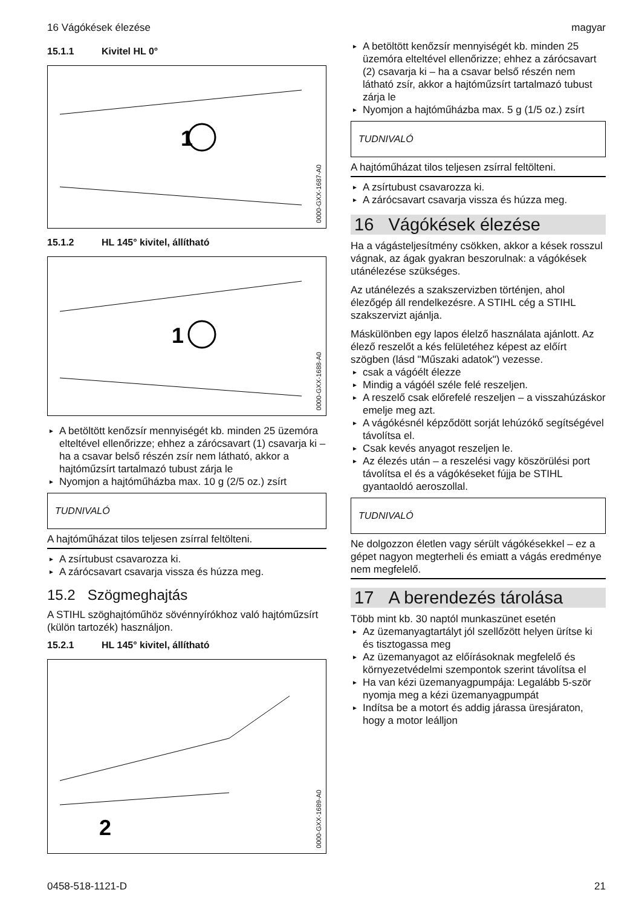16 Vágókések élezése magyar
15.1.1 Kivitel HL 0°
1
0000-GXX-1687-A0
15.1.2 HL 145° kivitel, állítható
1
0000-GXX-1688-A0
A betöltött kenőzsír mennyiségét kb. minden 25 üzemóra elteltével ellenőrizze; ehhez a zárócsavart (1) csavarja ki – ha a csavar belső részén zsír nem látható, akkor a hajtóműzsírt tartalmazó tubust zárja le
Nyomjon a hajtóműházba max. 10 g (2/5 oz.) zsírt
TUDNIVALÓ
A hajtóműházat tilos teljesen zsírral feltölteni.
A zsírtubust csavarozza ki.
A zárócsavart csavarja vissza és húzza meg.
15.2 Szögmeghajtás
A STIHL szöghajtóműhöz sövénnyírókhoz való hajtóműzsírt (külön tartozék) használjon.
15.2.1 HL 145° kivitel, állítható
2
0000-GXX-1689-A0
A betöltött kenőzsír mennyiségét kb. minden 25 üzemóra elteltével ellenőrizze; ehhez a zárócsavart (2) csavarja ki – ha a csavar belső részén nem látható zsír, akkor a hajtóműzsírt tartalmazó tubust zárja le
Nyomjon a hajtóműházba max. 5 g (1/5 oz.) zsírt
TUDNIVALÓ
A hajtóműházat tilos teljesen zsírral feltölteni.
A zsírtubust csavarozza ki.
A zárócsavart csavarja vissza és húzza meg.
16 Vágókések élezése
Ha a vágásteljesítmény csökken, akkor a kések rosszul vágnak, az ágak gyakran beszorulnak: a vágókések utánélezése szükséges.
Az utánélezés a szakszervizben történjen, ahol élezőgép áll rendelkezésre. A STIHL cég a STIHL szakszervizt ajánlja.
Máskülönben egy lapos élelző használata aján­lott. Az élező reszelőt a kés felületéhez képest az előírt szögben (lásd "Műszaki adatok") vezesse.
csak a vágóélt élezze
Mindig a vágóél széle felé reszeljen.
A reszelő csak előrefelé reszeljen – a vissza­húzáskor emelje meg azt.
A vágókésnél képződött sorját lehúzókő segít­ségével távolítsa el.
Csak kevés anyagot reszeljen le.
Az élezés után – a reszelési vagy köszörülési port távolítsa el és a vágókéseket fújja be STIHL gyantaoldó aeroszollal.
TUDNIVALÓ
Ne dolgozzon életlen vagy sérült vágókésekkel – ez a gépet nagyon megterheli és emiatt a vágás eredménye nem megfelelő.
17 A berendezés tárolása
Több mint kb. 30 naptól munkaszünet esetén
Az üzemanyagtartályt jól szellőzött helyen ürít­se ki és tisztogassa meg
Az üzemanyagot az előírásoknak megfelelő és környezetvédelmi szempontok szerint távolítsa el
Ha van kézi üzemanyagpumpája: Legalább 5-ször nyomja meg a kézi üzemanyagpumpát
Indítsa be a motort és addig járassa üresjára­ton, hogy a motor leálljon
0458-518-1121-D 21